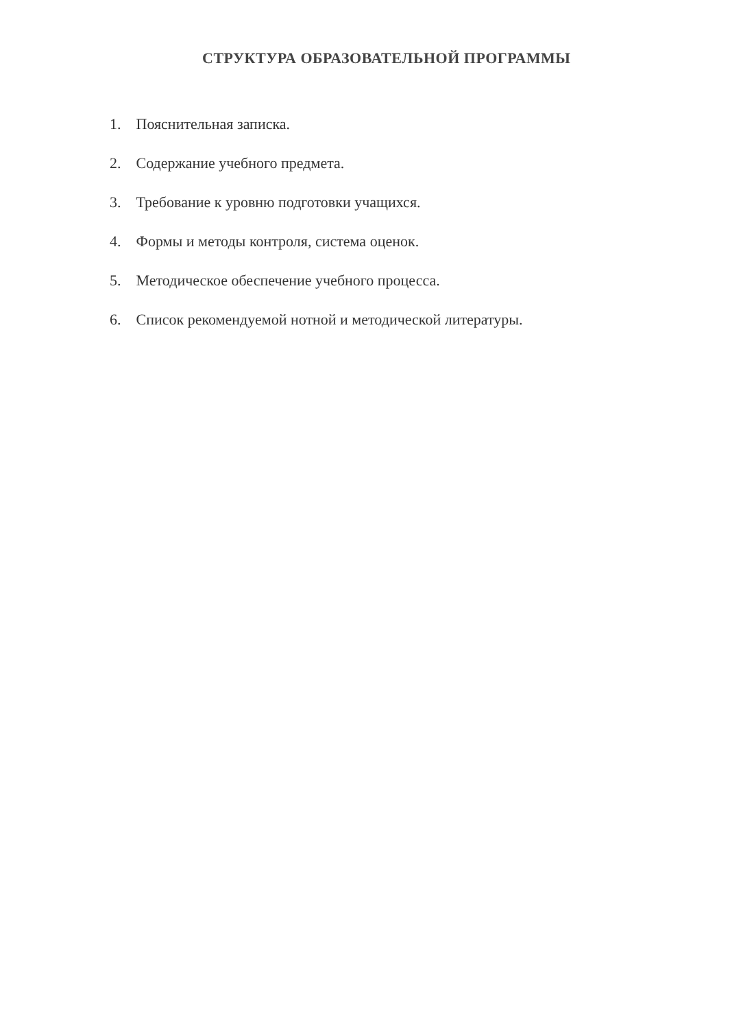СТРУКТУРА ОБРАЗОВАТЕЛЬНОЙ ПРОГРАММЫ
1. Пояснительная записка.
2. Содержание учебного предмета.
3. Требование к уровню подготовки учащихся.
4. Формы и методы контроля, система оценок.
5. Методическое обеспечение учебного процесса.
6. Список рекомендуемой нотной и методической литературы.